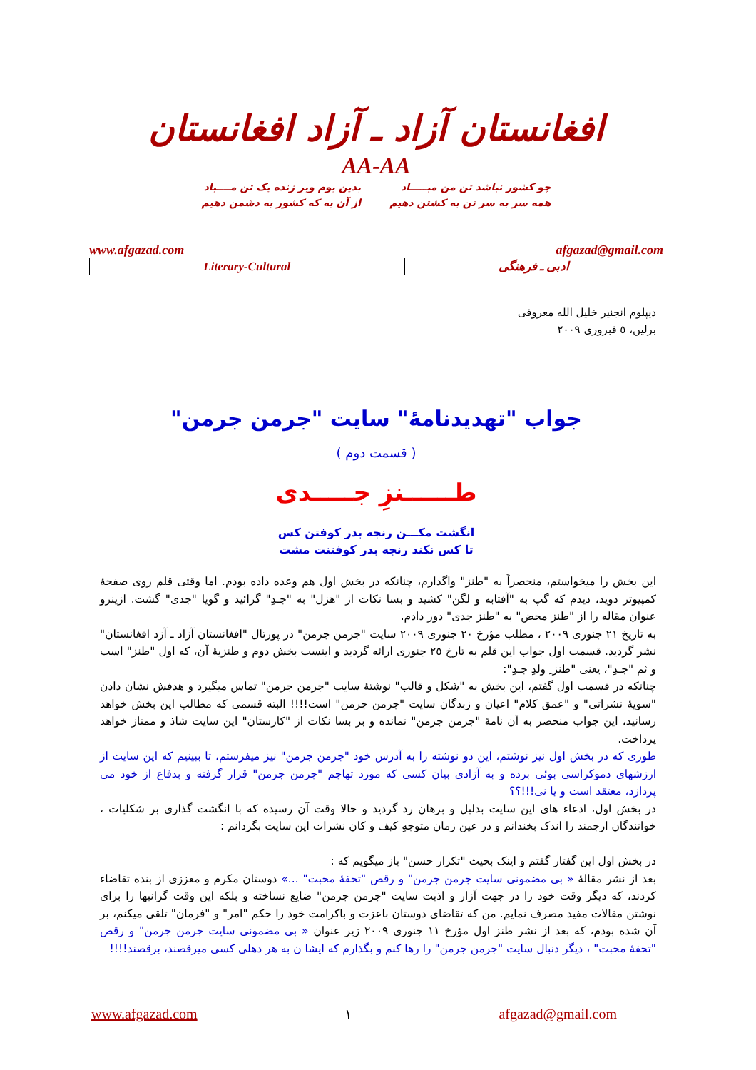افغانستان آزاد ـ آزاد افغانستان
AA-AA
چو کشور نباشد تن من مبـــــاد
همه سر به سر تن به کشتن دهیم
بدین بوم وبر زنده یک تن مــــباد
از آن به که کشور به دشمن دهیم
www.afgazad.com afgazad@gmail.com
| Literary-Cultural | ادبی ـ فرهنگی |
دیپلوم انجنیر خلیل الله معروفی
برلین، ٥ فبروری ٢٠٠٩
جواب "تهدیدنامهٔ" سایت "جرمن جرمن"
( قسمت دوم )
طــــــنزِ جـــــدی
انگشت مکـــن رنجه بدر کوفتن کس
تا کس نکند رنجه بدر کوفتنت مشت
این بخش را میخواستم، منحصراً به "طنز" واگذارم، چنانکه در بخش اول هم وعده داده بودم. اما وقتی قلم روی صفحهٔ کمپیوتر دوید، دیدم که گپ به "آفتابه و لگن" کشید و بسا نکات از "هزل" به "جـدِ" گرائید و گویا "جدی" گشت. ازینرو عنوان مقاله را از "طنز محض" به "طنز جدی" دور دادم.
به تاریخ ٢١ جنوری ٢٠٠٩ ، مطلب مؤرخ ٢٠ جنوری ٢٠٠٩ سایت "جرمن جرمن" در پورتال "افغانستان آزاد ـ آزد افغانستان" نشر گردید. قسمت اول جواب این قلم به تارخ ٢٥ جنوری ارائه گردید و اینست بخش دوم و طنزیهٔ آن، که اول "طنز" است و ثم "جـدِ"، یعنی "طنز ِ ولدِ جـدِ":
چنانکه در قسمت اول گفتم، این بخش به "شکل و قالب" نوشتهٔ سایت "جرمن جرمن" تماس میگیرد و هدفش نشان دادن "سویهٔ نشراتی" و "عمق کلام" اعیان و زبدگان سایت "جرمن جرمن" است!!!! البته قسمی که مطالب این بخش خواهد رسانید، این جواب منحصر به آن نامهٔ "جرمن جرمن" نمانده و بر بسا نکات از "کارستان" این سایت شاذ و ممتاز خواهد پرداخت.
طوری که در بخش اول نیز نوشتم، این دو نوشته را به آدرس خود "جرمن جرمن" نیز میفرستم، تا ببینیم که این سایت از ارزشهای دموکراسی بوئی برده و به آزادی بیان کسی که مورد تهاجم "جرمن جرمن" قرار گرفته و بدفاع از خود می پردازد، معتقد است و یا نی!!!؟؟
در بخش اول، ادعاء های این سایت بدلیل و برهان رد گردید و حالا وقت آن رسیده که با انگشت گذاری بر شکلیات ، خوانندگان ارجمند را اندک بخندانم و در عین زمان متوجهِ کیف و کان نشرات این سایت بگردانم :
در بخش اول این گفتار گفتم و اینک بحیث "تکرار حسن" باز میگویم که :
بعد از نشر مقالهٔ « بی مضمونی سایت جرمن جرمن" و رقص "تحفهٔ محبت" ...» دوستان مکرم و معززی از بنده تقاضاء کردند، که دیگر وقت خود را در جهت آزار و اذیت سایت "جرمن جرمن" ضایع نساخته و بلکه این وقت گرانبها را برای نوشتن مقالات مفید مصرف نمایم. من که تقاضای دوستان باعزت و باکرامت خود را حکم "امر" و "فرمان" تلقی میکنم، بر آن شده بودم، که بعد از نشر طنز اول مؤرخ ١١ جنوری ٢٠٠٩ زیر عنوان « بی مضمونی سایت جرمن جرمن" و رقص "تحفهٔ محبت" ، دیگر دنبال سایت "جرمن جرمن" را رها کنم و بگذارم که ایشا ن به هر دهلی کسی میرقصند، برقصند!!!!
www.afgazad.com ١ afgazad@gmail.com